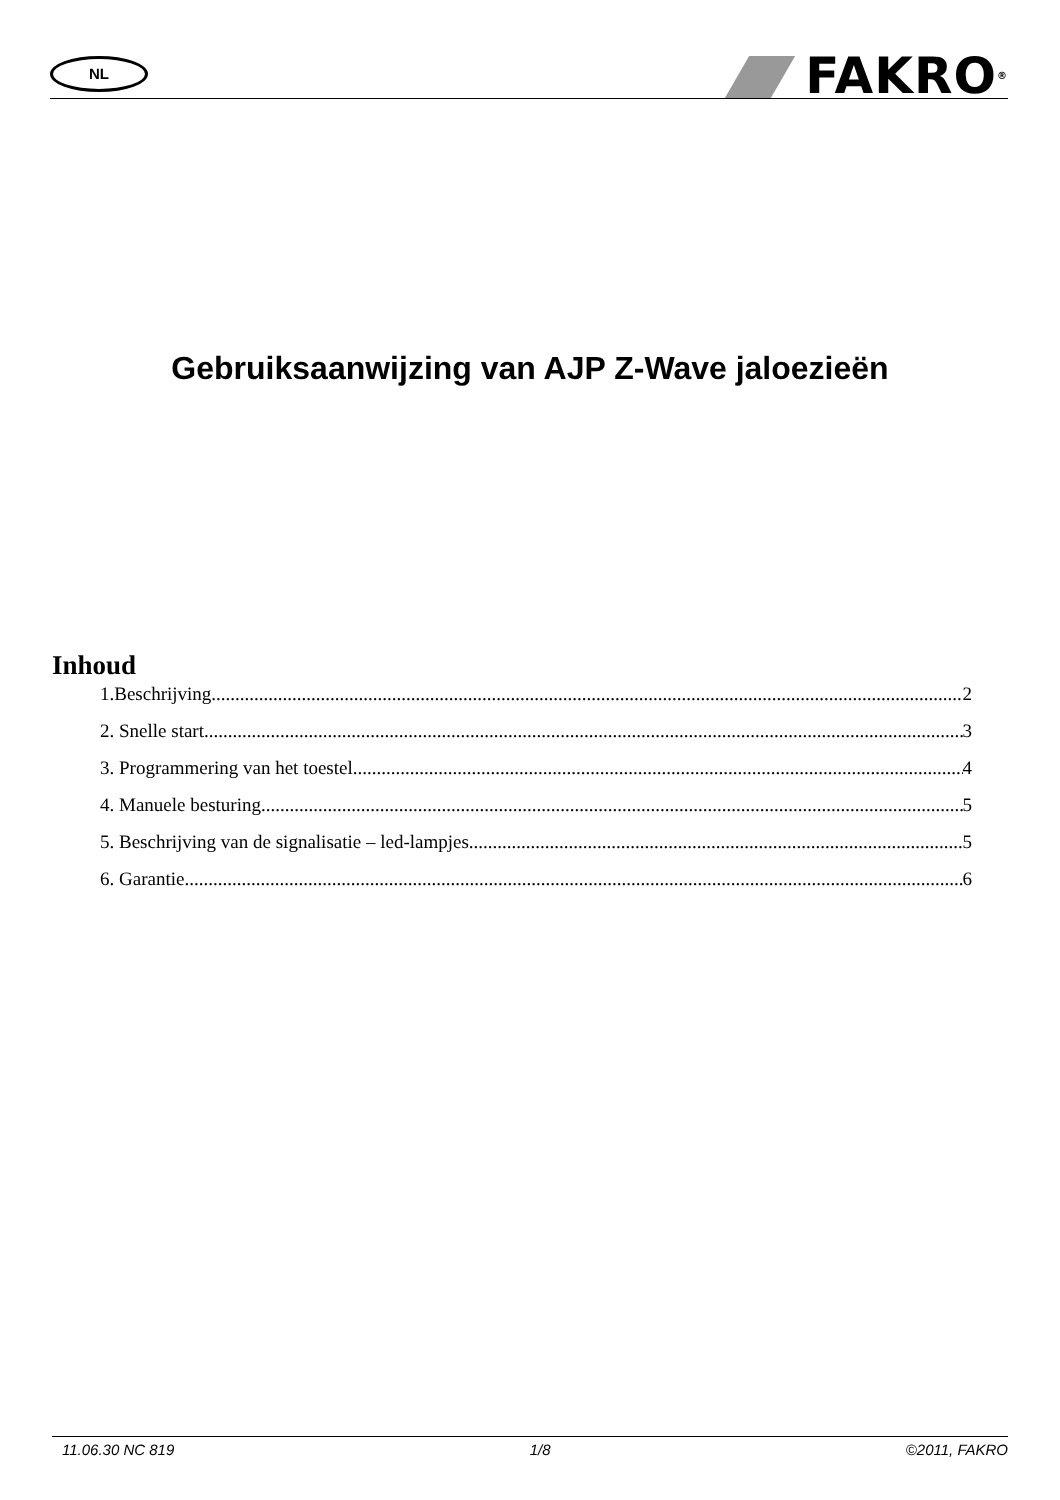NL
FAKRO<sup>®</sup>
Gebruiksaanwijzing van AJP Z-Wave jaloezieën
Inhoud
1.Beschrijving 2
2. Snelle start 3
3. Programmering van het toestel 4
4. Manuele besturing 5
5. Beschrijving van de signalisatie – led-lampjes 5
6. Garantie 6
11.06.30 NC 819 1/8 ©2011, FAKRO